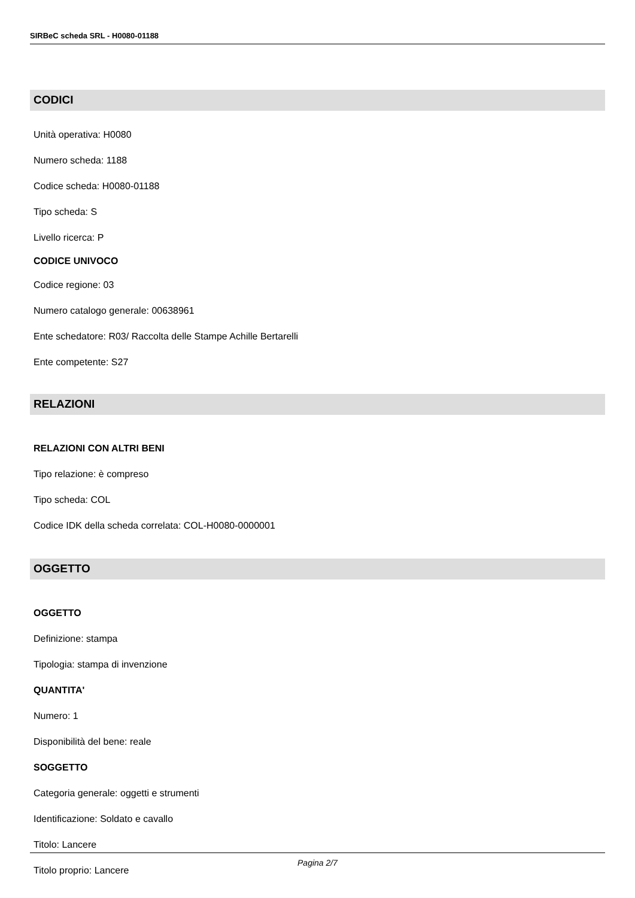SIRBeC scheda SRL - H0080-01188
CODICI
Unità operativa: H0080
Numero scheda: 1188
Codice scheda: H0080-01188
Tipo scheda: S
Livello ricerca: P
CODICE UNIVOCO
Codice regione: 03
Numero catalogo generale: 00638961
Ente schedatore: R03/ Raccolta delle Stampe Achille Bertarelli
Ente competente: S27
RELAZIONI
RELAZIONI CON ALTRI BENI
Tipo relazione: è compreso
Tipo scheda: COL
Codice IDK della scheda correlata: COL-H0080-0000001
OGGETTO
OGGETTO
Definizione: stampa
Tipologia: stampa di invenzione
QUANTITA'
Numero: 1
Disponibilità del bene: reale
SOGGETTO
Categoria generale: oggetti e strumenti
Identificazione: Soldato e cavallo
Titolo: Lancere
Titolo proprio: Lancere
Pagina 2/7